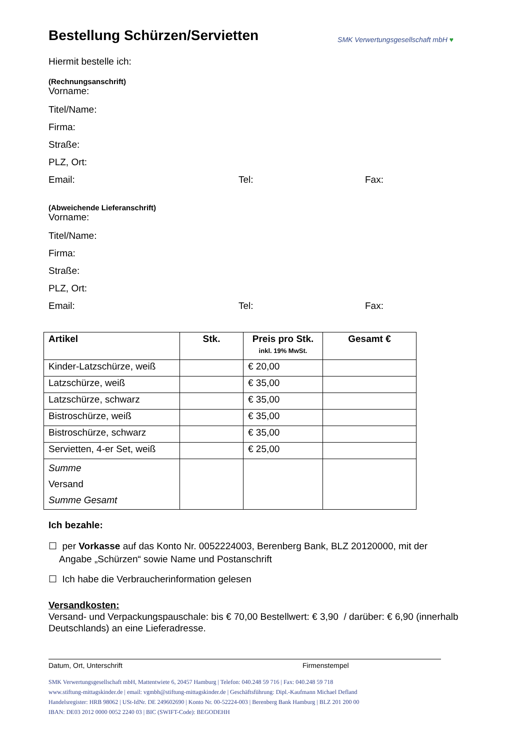Bestellung Schürzen/Servietten
SMK Verwertungsgesellschaft mbH ♥
Hiermit bestelle ich:
(Rechnungsanschrift)
Vorname:
Titel/Name:
Firma:
Straße:
PLZ, Ort:
Email: Tel: Fax:
(Abweichende Lieferanschrift)
Vorname:
Titel/Name:
Firma:
Straße:
PLZ, Ort:
Email: Tel: Fax:
| Artikel | Stk. | Preis pro Stk. inkl. 19% MwSt. | Gesamt € |
| --- | --- | --- | --- |
| Kinder-Latzschürze, weiß | | € 20,00 | |
| Latzschürze, weiß | | € 35,00 | |
| Latzschürze, schwarz | | € 35,00 | |
| Bistroschürze, weiß | | € 35,00 | |
| Bistroschürze, schwarz | | € 35,00 | |
| Servietten, 4-er Set, weiß | | € 25,00 | |
| Summe Versand Summe Gesamt | | | |
Ich bezahle:
☐ per Vorkasse auf das Konto Nr. 0052224003, Berenberg Bank, BLZ 20120000, mit der
Angabe „Schürzen“ sowie Name und Postanschrift
☐ Ich habe die Verbraucherinformation gelesen
Versandkosten:
Versand- und Verpackungspauschale: bis € 70,00 Bestellwert: € 3,90 / darüber: € 6,90 (innerhalb Deutschlands) an eine Lieferadresse.
Datum, Ort, Unterschrift Firmenstempel
SMK Verwertungsgesellschaft mbH, Mattentwiete 6, 20457 Hamburg | Telefon: 040.248 59 716 | Fax: 040.248 59 718
www.stiftung-mittagskinder.de | email: vgmbh@stiftung-mittagskinder.de | Geschäftsführung: Dipl.-Kaufmann Michael Defland
Handelsregister: HRB 98062 | USt-IdNr. DE 249602690 | Konto Nr. 00-52224-003 | Berenberg Bank Hamburg | BLZ 201 200 00
IBAN: DE03 2012 0000 0052 2240 03 | BIC (SWIFT-Code): BEGODEHH